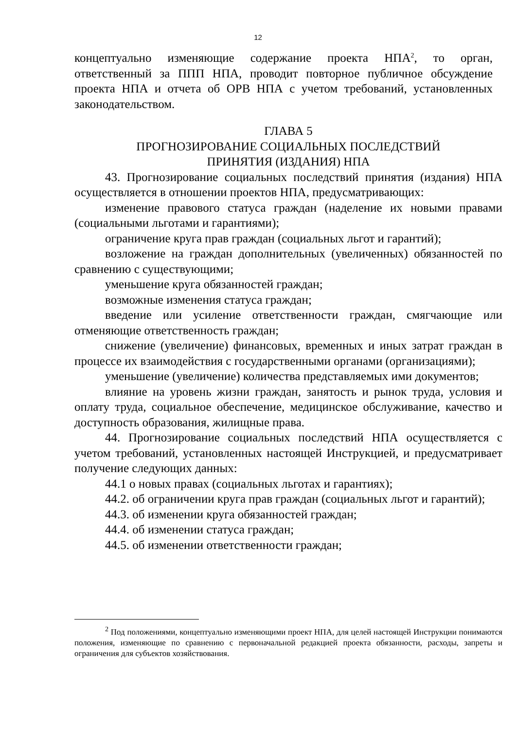12
концептуально изменяющие содержание проекта НПА<sup>2</sup>, то орган, ответственный за ППП НПА, проводит повторное публичное обсуждение проекта НПА и отчета об ОРВ НПА с учетом требований, установленных законодательством.
ГЛАВА 5
ПРОГНОЗИРОВАНИЕ СОЦИАЛЬНЫХ ПОСЛЕДСТВИЙ
ПРИНЯТИЯ (ИЗДАНИЯ) НПА
43. Прогнозирование социальных последствий принятия (издания) НПА осуществляется в отношении проектов НПА, предусматривающих:
изменение правового статуса граждан (наделение их новыми правами (социальными льготами и гарантиями);
ограничение круга прав граждан (социальных льгот и гарантий);
возложение на граждан дополнительных (увеличенных) обязанностей по сравнению с существующими;
уменьшение круга обязанностей граждан;
возможные изменения статуса граждан;
введение или усиление ответственности граждан, смягчающие или отменяющие ответственность граждан;
снижение (увеличение) финансовых, временных и иных затрат граждан в процессе их взаимодействия с государственными органами (организациями);
уменьшение (увеличение) количества представляемых ими документов;
влияние на уровень жизни граждан, занятость и рынок труда, условия и оплату труда, социальное обеспечение, медицинское обслуживание, качество и доступность образования, жилищные права.
44. Прогнозирование социальных последствий НПА осуществляется с учетом требований, установленных настоящей Инструкцией, и предусматривает получение следующих данных:
44.1 о новых правах (социальных льготах и гарантиях);
44.2. об ограничении круга прав граждан (социальных льгот и гарантий);
44.3. об изменении круга обязанностей граждан;
44.4. об изменении статуса граждан;
44.5. об изменении ответственности граждан;
<sup>2</sup> Под положениями, концептуально изменяющими проект НПА, для целей настоящей Инструкции понимаются положения, изменяющие по сравнению с первоначальной редакцией проекта обязанности, расходы, запреты и ограничения для субъектов хозяйствования.